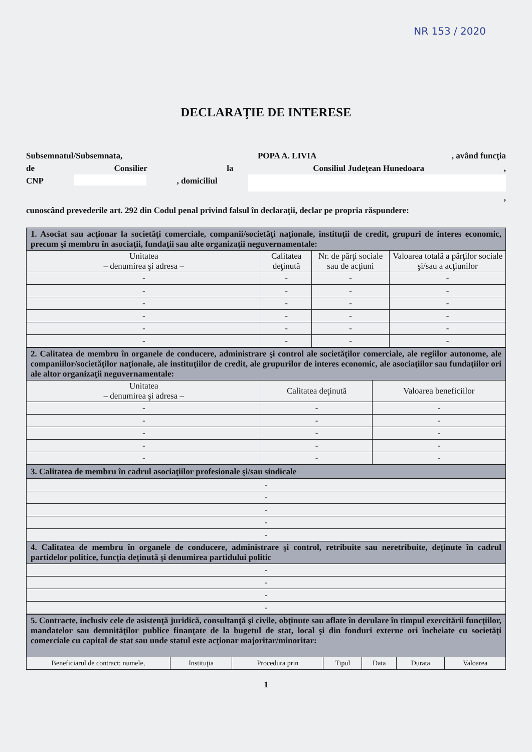NR 153 / 2020
DECLARAŢIE DE INTERESE
Subsemnatul/Subsemnata, POPA A. LIVIA, având funcţia
de Consilier la Consiliul Judeţean Hunedoara,
CNP , domiciliul
,
cunoscând prevederile art. 292 din Codul penal privind falsul în declaraţii, declar pe propria răspundere:
| 1. Asociat sau acţionar la societăţi comerciale, companii/societăţi naţionale, instituţii de credit, grupuri de interes economic, precum şi membru în asociaţii, fundaţii sau alte organizaţii neguvernamentale: | | | |
| Unitatea – denumirea şi adresa – | Calitatea deţinută | Nr. de părţi sociale sau de acţiuni | Valoarea totală a părţilor sociale şi/sau a acţiunilor |
| - | - | - | - |
| - | - | - | - |
| - | - | - | - |
| - | - | - | - |
| - | - | - | - |
| - | - | - | - |
| 2. Calitatea de membru în organele de conducere, administrare şi control ale societăţilor comerciale, ale regiilor autonome, ale companiilor/societăţilor naţionale, ale instituţiilor de credit, ale grupurilor de interes economic, ale asociaţiilor sau fundaţiilor ori ale altor organizaţii neguvernamentale: | | |
| Unitatea – denumirea şi adresa – | Calitatea deţinută | Valoarea beneficiilor |
| - | - | - |
| - | - | - |
| - | - | - |
| - | - | - |
| - | - | - |
| 3. Calitatea de membru în cadrul asociaţiilor profesionale şi/sau sindicale |
| - |
| - |
| - |
| - |
| - |
| 4. Calitatea de membru în organele de conducere, administrare şi control, retribuite sau neretribuite, deţinute în cadrul partidelor politice, funcţia deţinută şi denumirea partidului politic |
| - |
| - |
| - |
| - |
| 5. Contracte, inclusiv cele de asistenţă juridică, consultanţă şi civile, obţinute sau aflate în derulare în timpul exercitării funcţiilor, mandatelor sau demnităţilor publice finanţate de la bugetul de stat, local şi din fonduri externe ori încheiate cu societăţi comerciale cu capital de stat sau unde statul este acţionar majoritar/minoritar: | | | | | | |
| Beneficiarul de contract: numele, | Instituţia | Procedura prin | Tipul | Data | Durata | Valoarea |
1